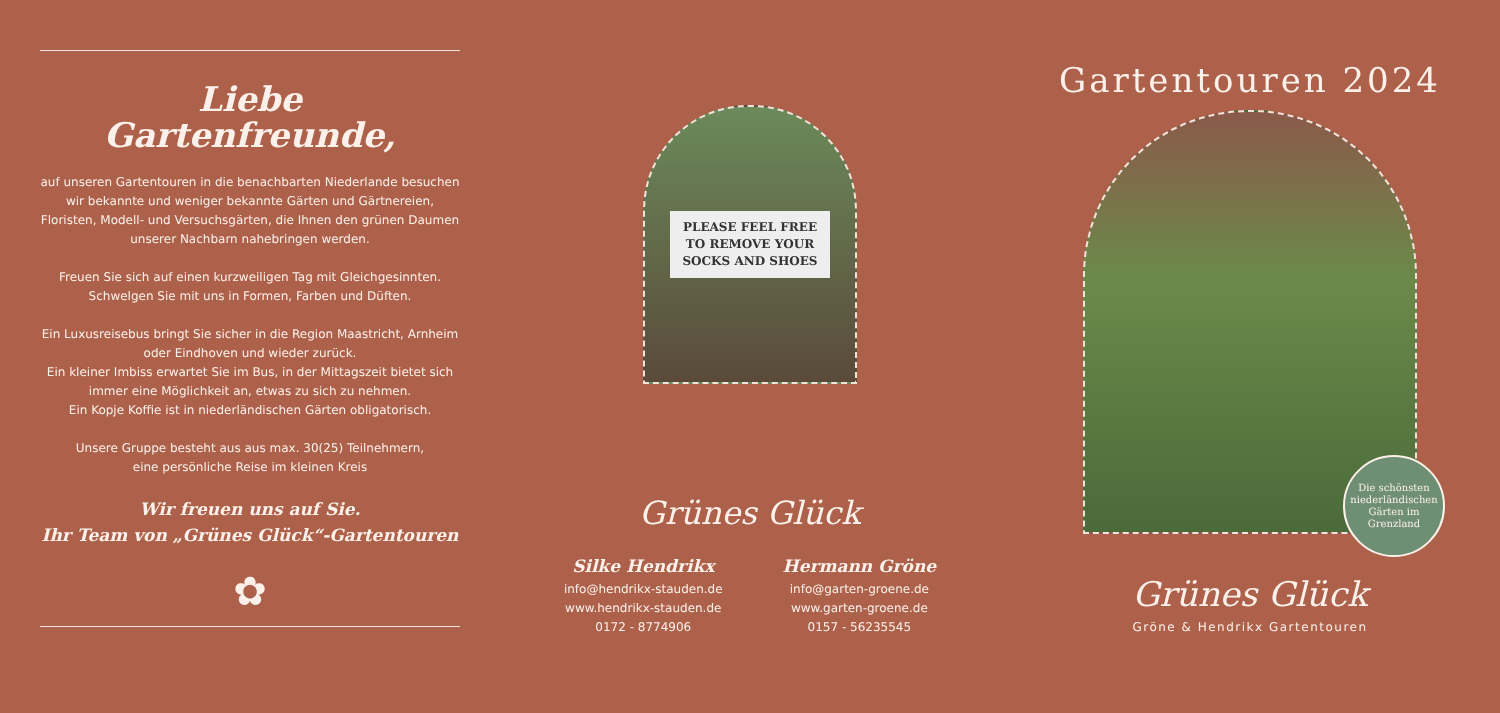Liebe
Gartenfreunde,
auf unseren Gartentouren in die benachbarten Niederlande besuchen wir bekannte und weniger bekannte Gärten und Gärtnereien, Floristen, Modell- und Versuchsgärten, die Ihnen den grünen Daumen unserer Nachbarn nahebringen werden.
Freuen Sie sich auf einen kurzweiligen Tag mit Gleichgesinnten. Schwelgen Sie mit uns in Formen, Farben und Düften.
Ein Luxusreisebus bringt Sie sicher in die Region Maastricht, Arnheim oder Eindhoven und wieder zurück.
Ein kleiner Imbiss erwartet Sie im Bus, in der Mittagszeit bietet sich immer eine Möglichkeit an, etwas zu sich zu nehmen.
Ein Kopje Koffie ist in niederländischen Gärten obligatorisch.
Unsere Gruppe besteht aus aus max. 30(25) Teilnehmern,
eine persönliche Reise im kleinen Kreis
Wir freuen uns auf Sie.
Ihr Team von „Grünes Glück“-Gartentouren
✿
PLEASE FEEL FREE
TO REMOVE YOUR
SOCKS AND SHOES
Grünes Glück
Silke Hendrikx
info@hendrikx-stauden.de
www.hendrikx-stauden.de
0172 - 8774906
Hermann Gröne
info@garten-groene.de
www.garten-groene.de
0157 - 56235545
Gartentouren 2024
Die schönsten niederländischen Gärten im Grenzland
Grünes Glück
Gröne & Hendrikx Gartentouren